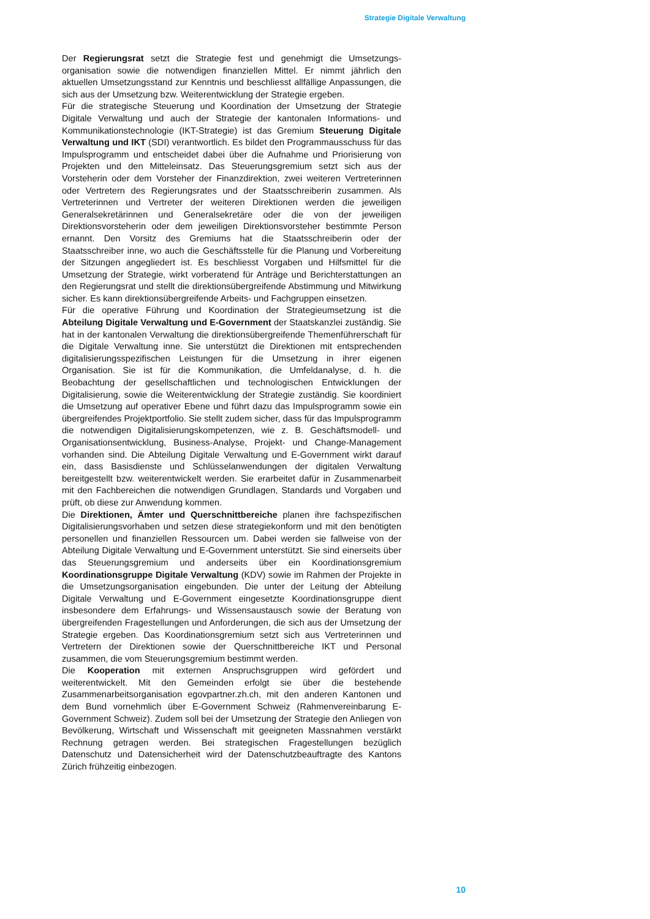Strategie Digitale Verwaltung
Der Regierungsrat setzt die Strategie fest und genehmigt die Umsetzungs­organisation sowie die notwendigen finanziellen Mittel. Er nimmt jährlich den aktuellen Umsetzungsstand zur Kenntnis und beschliesst allfällige Anpassungen, die sich aus der Umsetzung bzw. Weiterentwicklung der Strategie ergeben.
Für die strategische Steuerung und Koordination der Umsetzung der Strategie Digitale Verwaltung und auch der Strategie der kantonalen Informations- und Kommunikationstechnologie (IKT-Strategie) ist das Gremium Steuerung Digitale Verwaltung und IKT (SDI) verantwortlich. Es bildet den Programm­ausschuss für das Impulsprogramm und entscheidet dabei über die Aufnahme und Priorisierung von Projekten und den Mitteleinsatz. Das Steuerungs­gremium setzt sich aus der Vorsteherin oder dem Vorsteher der Finanzdirektion, zwei weiteren Vertreterinnen oder Vertretern des Regierungsrates und der Staatsschreiberin zusammen. Als Vertreterinnen und Vertreter der weiteren Direktionen werden die jeweiligen Generalsekretärinnen und Generalsekretäre oder die von der jeweiligen Direktionsvorsteherin oder dem jeweiligen Direktionsvorsteher bestimmte Person ernannt. Den Vorsitz des Gremiums hat die Staatsschreiberin oder der Staatsschreiber inne, wo auch die Geschäfts­stelle für die Planung und Vorbereitung der Sitzungen angegliedert ist. Es beschliesst Vorgaben und Hilfsmittel für die Umsetzung der Strategie, wirkt vorberatend für Anträge und Berichterstattungen an den Regierungsrat und stellt die direktionsübergreifende Abstimmung und Mitwirkung sicher. Es kann direktionsübergreifende Arbeits- und Fachgruppen einsetzen.
Für die operative Führung und Koordination der Strategieumsetzung ist die Abteilung Digitale Verwaltung und E-Government der Staatskanzlei zuständig. Sie hat in der kantonalen Verwaltung die direktionsübergreifende Themenführerschaft für die Digitale Verwaltung inne. Sie unterstützt die Direktionen mit entsprechenden digitalisierungsspezifischen Leistungen für die Umsetzung in ihrer eigenen Organisation. Sie ist für die Kommunikation, die Umfeldanalyse, d. h. die Beobachtung der gesellschaftlichen und technologischen Entwicklungen der Digitalisierung, sowie die Weiterentwicklung der Strategie zuständig. Sie koordiniert die Umsetzung auf operativer Ebene und führt dazu das Impulsprogramm sowie ein übergreifendes Projektportfolio. Sie stellt zudem sicher, dass für das Impulsprogramm die notwendigen Digitalisierungs­kompetenzen, wie z. B. Geschäftsmodell- und Organisationsentwicklung, Business-Analyse, Projekt- und Change-Management vorhanden sind. Die Abteilung Digitale Verwaltung und E-Government wirkt darauf ein, dass Basis­dienste und Schlüsselanwendungen der digitalen Verwaltung bereitgestellt bzw. weiterentwickelt werden. Sie erarbeitet dafür in Zusammenarbeit mit den Fachbereichen die notwendigen Grundlagen, Standards und Vorgaben und prüft, ob diese zur Anwendung kommen.
Die Direktionen, Ämter und Querschnittbereiche planen ihre fachspezifischen Digitalisierungsvorhaben und setzen diese strategiekonform und mit den benötigten personellen und finanziellen Ressourcen um. Dabei werden sie fallweise von der Abteilung Digitale Verwaltung und E-Government unterstützt. Sie sind einerseits über das Steuerungsgremium und anderseits über ein Koordinationsgremium Koordinationsgruppe Digitale Verwaltung (KDV) sowie im Rahmen der Projekte in die Umsetzungsorganisation eingebunden. Die unter der Leitung der Abteilung Digitale Verwaltung und E-Government eingesetzte Koordinationsgruppe dient insbesondere dem Erfahrungs- und Wissensaustausch sowie der Beratung von übergreifenden Fragestellungen und Anforderungen, die sich aus der Umsetzung der Strategie ergeben. Das Koordinationsgremium setzt sich aus Vertreterinnen und Vertretern der Direktionen sowie der Querschnittbereiche IKT und Personal zusammen, die vom Steuerungsgremium bestimmt werden.
Die Kooperation mit externen Anspruchsgruppen wird gefördert und weiterentwickelt. Mit den Gemeinden erfolgt sie über die bestehende Zusammenarbeitsorganisation egovpartner.zh.ch, mit den anderen Kantonen und dem Bund vornehmlich über E-Government Schweiz (Rahmenvereinbarung E-Government Schweiz). Zudem soll bei der Umsetzung der Strategie den Anliegen von Bevölkerung, Wirtschaft und Wissenschaft mit geeigneten Massnahmen verstärkt Rechnung getragen werden. Bei strategischen Fragestellungen bezüglich Datenschutz und Datensicherheit wird der Datenschutzbeauftragte des Kantons Zürich frühzeitig einbezogen.
10